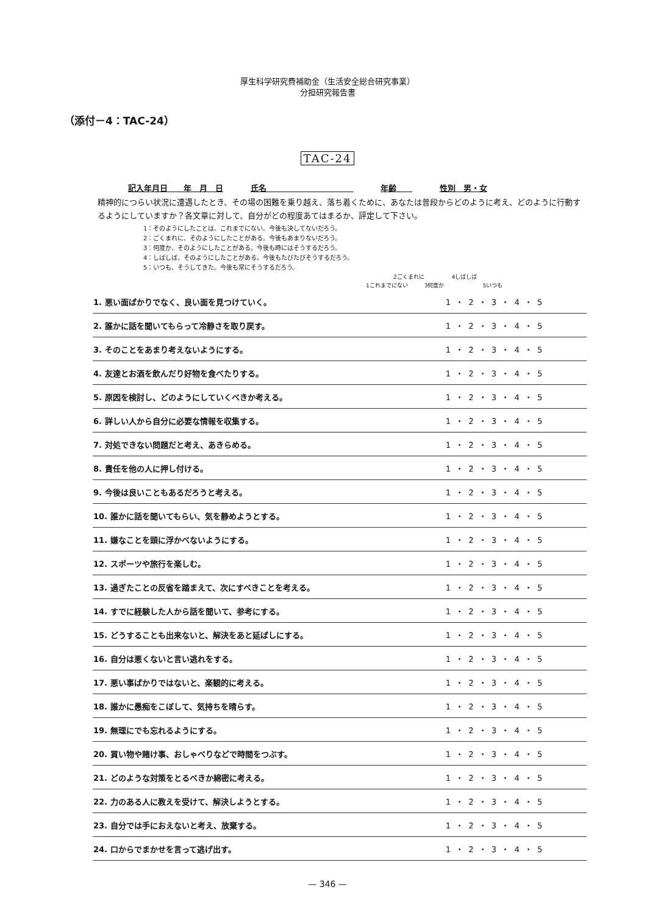厚生科学研究費補助金（生活安全総合研究事業）
分担研究報告書
（添付－4：TAC-24）
TAC-24
記入年月日　　年　月　日 氏名　　　　　　　　　　　 年齢　　 性別　男・女
精神的につらい状況に遭遇したとき、その場の困難を乗り越え、落ち着くために、あなたは普段からどのように考え、どのように行動するようにしていますか？各文章に対して、自分がどの程度あてはまるか、評定して下さい。
1：そのようにしたことは、これまでにない。今後も決してないだろう。
2：ごくまれに、そのようにしたことがある。今後もあまりないだろう。
3：何度か、そのようにしたことがある。今後も時にはそうするだろう。
4：しばしば、そのようにしたことがある。今後もたびたびそうするだろう。
5：いつも、そうしてきた。今後も常にそうするだろう。
　　　　　2ごくまれに　　　　　4しばしば
1これまでにない　　　3何度か　　　　　　　5いつも
| 1. 悪い面ばかりでなく、良い面を見つけていく。 | 1 ・ 2 ・ 3 ・ 4 ・ 5 |
| 2. 誰かに話を聞いてもらって冷静さを取り戻す。 | 1 ・ 2 ・ 3 ・ 4 ・ 5 |
| 3. そのことをあまり考えないようにする。 | 1 ・ 2 ・ 3 ・ 4 ・ 5 |
| 4. 友達とお酒を飲んだり好物を食べたりする。 | 1 ・ 2 ・ 3 ・ 4 ・ 5 |
| 5. 原因を検討し、どのようにしていくべきか考える。 | 1 ・ 2 ・ 3 ・ 4 ・ 5 |
| 6. 詳しい人から自分に必要な情報を収集する。 | 1 ・ 2 ・ 3 ・ 4 ・ 5 |
| 7. 対処できない問題だと考え、あきらめる。 | 1 ・ 2 ・ 3 ・ 4 ・ 5 |
| 8. 責任を他の人に押し付ける。 | 1 ・ 2 ・ 3 ・ 4 ・ 5 |
| 9. 今後は良いこともあるだろうと考える。 | 1 ・ 2 ・ 3 ・ 4 ・ 5 |
| 10. 誰かに話を聞いてもらい、気を静めようとする。 | 1 ・ 2 ・ 3 ・ 4 ・ 5 |
| 11. 嫌なことを頭に浮かべないようにする。 | 1 ・ 2 ・ 3 ・ 4 ・ 5 |
| 12. スポーツや旅行を楽しむ。 | 1 ・ 2 ・ 3 ・ 4 ・ 5 |
| 13. 過ぎたことの反省を踏まえて、次にすべきことを考える。 | 1 ・ 2 ・ 3 ・ 4 ・ 5 |
| 14. すでに経験した人から話を聞いて、参考にする。 | 1 ・ 2 ・ 3 ・ 4 ・ 5 |
| 15. どうすることも出来ないと、解決をあと延ばしにする。 | 1 ・ 2 ・ 3 ・ 4 ・ 5 |
| 16. 自分は悪くないと言い逃れをする。 | 1 ・ 2 ・ 3 ・ 4 ・ 5 |
| 17. 悪い事ばかりではないと、楽観的に考える。 | 1 ・ 2 ・ 3 ・ 4 ・ 5 |
| 18. 誰かに愚痴をこぼして、気持ちを晴らす。 | 1 ・ 2 ・ 3 ・ 4 ・ 5 |
| 19. 無理にでも忘れるようにする。 | 1 ・ 2 ・ 3 ・ 4 ・ 5 |
| 20. 買い物や賭け事、おしゃべりなどで時間をつぶす。 | 1 ・ 2 ・ 3 ・ 4 ・ 5 |
| 21. どのような対策をとるべきか綿密に考える。 | 1 ・ 2 ・ 3 ・ 4 ・ 5 |
| 22. 力のある人に教えを受けて、解決しようとする。 | 1 ・ 2 ・ 3 ・ 4 ・ 5 |
| 23. 自分では手におえないと考え、放棄する。 | 1 ・ 2 ・ 3 ・ 4 ・ 5 |
| 24. 口からでまかせを言って逃げ出す。 | 1 ・ 2 ・ 3 ・ 4 ・ 5 |
— 346 —